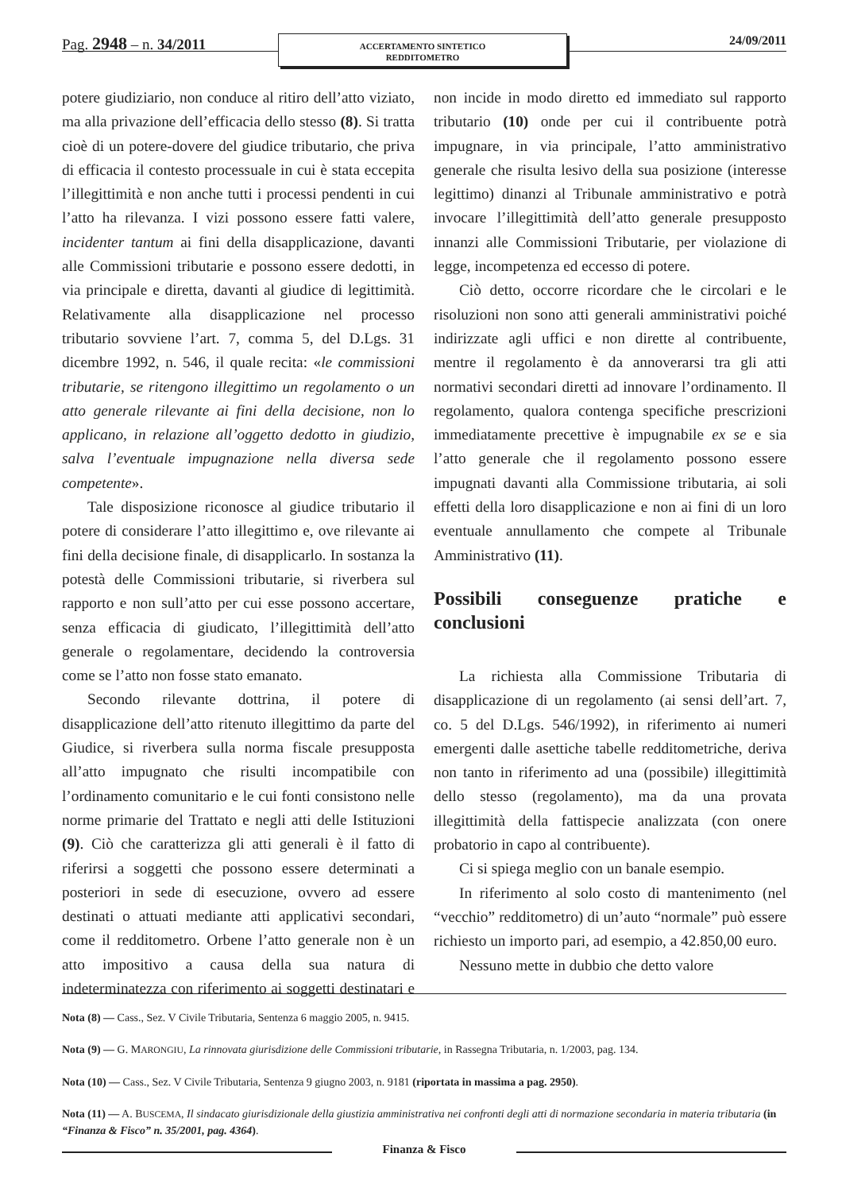Pag. 2948 – n. 34/2011
ACCERTAMENTO SINTETICO
REDDITOMETRO
24/09/2011
potere giudiziario, non conduce al ritiro dell’atto viziato, ma alla privazione dell’efficacia dello stesso (8). Si tratta cioè di un potere-dovere del giudice tributario, che priva di efficacia il contesto processuale in cui è stata eccepita l’illegittimità e non anche tutti i processi pendenti in cui l’atto ha rilevanza. I vizi possono essere fatti valere, incidenter tantum ai fini della disapplicazione, davanti alle Commissioni tributarie e possono essere dedotti, in via principale e diretta, davanti al giudice di legittimità. Relativamente alla disapplicazione nel processo tributario sovviene l’art. 7, comma 5, del D.Lgs. 31 dicembre 1992, n. 546, il quale recita: «le commissioni tributarie, se ritengono illegittimo un regolamento o un atto generale rilevante ai fini della decisione, non lo applicano, in relazione all’oggetto dedotto in giudizio, salva l’eventuale impugnazione nella diversa sede competente».
Tale disposizione riconosce al giudice tributario il potere di considerare l’atto illegittimo e, ove rilevante ai fini della decisione finale, di disapplicarlo. In sostanza la potestà delle Commissioni tributarie, si riverbera sul rapporto e non sull’atto per cui esse possono accertare, senza efficacia di giudicato, l’illegittimità dell’atto generale o regolamentare, decidendo la controversia come se l’atto non fosse stato emanato.
Secondo rilevante dottrina, il potere di disapplicazione dell’atto ritenuto illegittimo da parte del Giudice, si riverbera sulla norma fiscale presupposta all’atto impugnato che risulti incompatibile con l’ordinamento comunitario e le cui fonti consistono nelle norme primarie del Trattato e negli atti delle Istituzioni (9). Ciò che caratterizza gli atti generali è il fatto di riferirsi a soggetti che possono essere determinati a posteriori in sede di esecuzione, ovvero ad essere destinati o attuati mediante atti applicativi secondari, come il redditometro. Orbene l’atto generale non è un atto impositivo a causa della sua natura di indeterminatezza con riferimento ai soggetti destinatari e non incide in modo diretto ed immediato sul rapporto tributario (10) onde per cui il contribuente potrà impugnare, in via principale, l’atto amministrativo generale che risulta lesivo della sua posizione (interesse legittimo) dinanzi al Tribunale amministrativo e potrà invocare l’illegittimità dell’atto generale presupposto innanzi alle Commissioni Tributarie, per violazione di legge, incompetenza ed eccesso di potere.
Ciò detto, occorre ricordare che le circolari e le risoluzioni non sono atti generali amministrativi poiché indirizzate agli uffici e non dirette al contribuente, mentre il regolamento è da annoverarsi tra gli atti normativi secondari diretti ad innovare l’ordinamento. Il regolamento, qualora contenga specifiche prescrizioni immediatamente precettive è impugnabile ex se e sia l’atto generale che il regolamento possono essere impugnati davanti alla Commissione tributaria, ai soli effetti della loro disapplicazione e non ai fini di un loro eventuale annullamento che compete al Tribunale Amministrativo (11).
Possibili conseguenze pratiche e conclusioni
La richiesta alla Commissione Tributaria di disapplicazione di un regolamento (ai sensi dell’art. 7, co. 5 del D.Lgs. 546/1992), in riferimento ai numeri emergenti dalle asettiche tabelle redditometriche, deriva non tanto in riferimento ad una (possibile) illegittimità dello stesso (regolamento), ma da una provata illegittimità della fattispecie analizzata (con onere probatorio in capo al contribuente).
Ci si spiega meglio con un banale esempio.
In riferimento al solo costo di mantenimento (nel “vecchio” redditometro) di un’auto “normale” può essere richiesto un importo pari, ad esempio, a 42.850,00 euro.
Nessuno mette in dubbio che detto valore
Nota (8) — Cass., Sez. V Civile Tributaria, Sentenza 6 maggio 2005, n. 9415.
Nota (9) — G. MARONGIU, La rinnovata giurisdizione delle Commissioni tributarie, in Rassegna Tributaria, n. 1/2003, pag. 134.
Nota (10) — Cass., Sez. V Civile Tributaria, Sentenza 9 giugno 2003, n. 9181 (riportata in massima a pag. 2950).
Nota (11) — A. BUSCEMA, Il sindacato giurisdizionale della giustizia amministrativa nei confronti degli atti di normazione secondaria in materia tributaria (in “Finanza & Fisco” n. 35/2001, pag. 4364).
Finanza & Fisco